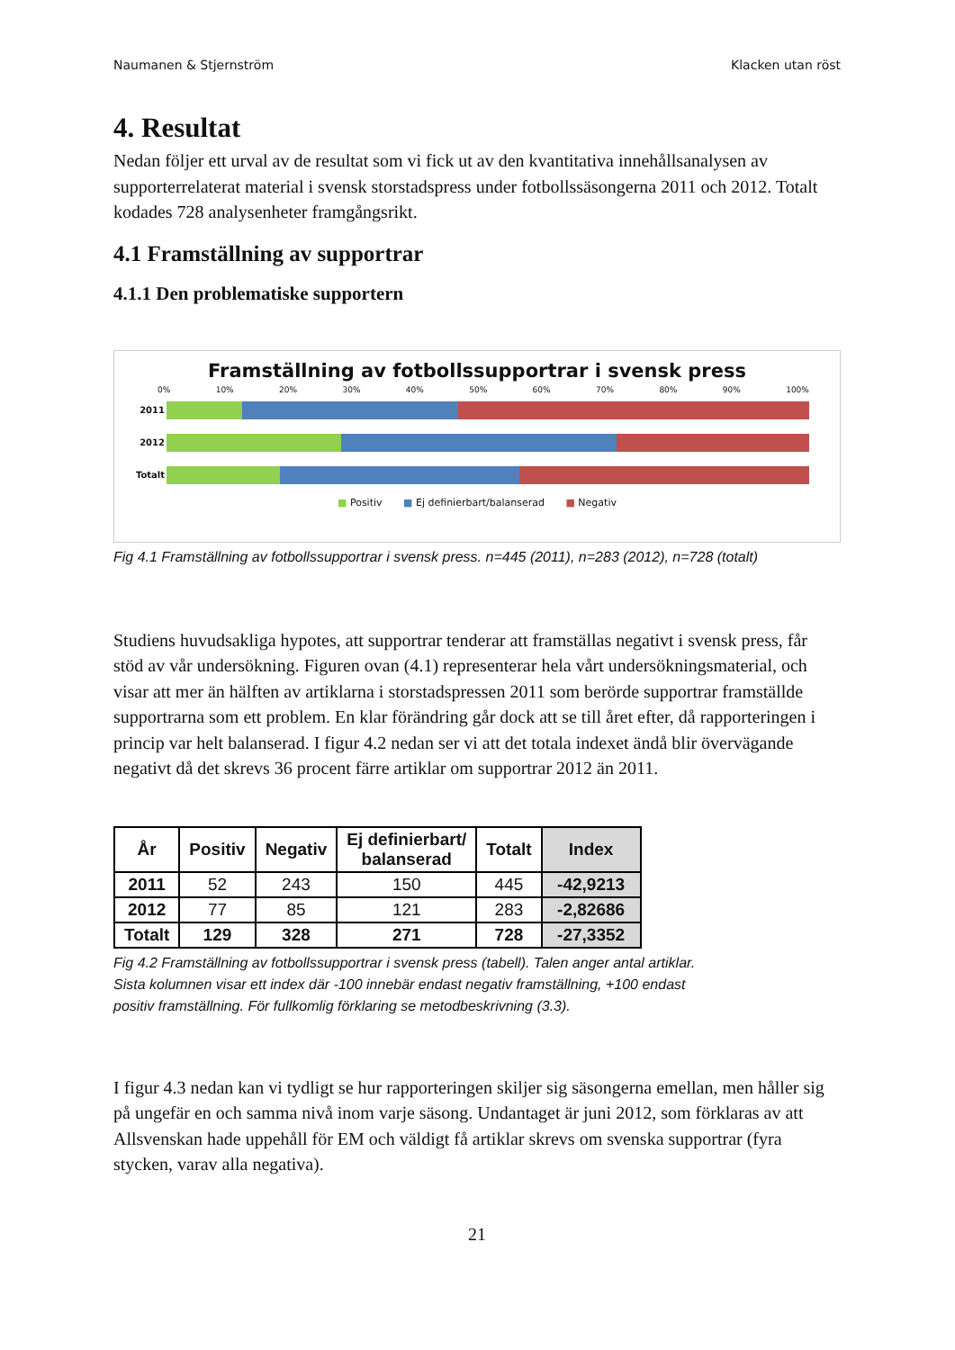Naumanen & Stjernström Klacken utan röst
4. Resultat
Nedan följer ett urval av de resultat som vi fick ut av den kvantitativa innehållsanalysen av supporterrelaterat material i svensk storstadspress under fotbollssäsongerna 2011 och 2012. Totalt kodades 728 analysenheter framgångsrikt.
4.1 Framställning av supportrar
4.1.1 Den problematiske supportern
Framställning av fotbollssupportrar i svensk press
0% 10% 20% 30% 40% 50% 60% 70% 80% 90% 100%
2011
2012
Totalt
■ Positiv ■ Ej definierbart/balanserad ■ Negativ
Fig 4.1 Framställning av fotbollssupportrar i svensk press. n=445 (2011), n=283 (2012), n=728 (totalt)
Studiens huvudsakliga hypotes, att supportrar tenderar att framställas negativt i svensk press, får stöd av vår undersökning. Figuren ovan (4.1) representerar hela vårt undersökningsmaterial, och visar att mer än hälften av artiklarna i storstadspressen 2011 som berörde supportrar framställde supportrarna som ett problem. En klar förändring går dock att se till året efter, då rapporteringen i princip var helt balanserad. I figur 4.2 nedan ser vi att det totala indexet ändå blir övervägande negativt då det skrevs 36 procent färre artiklar om supportrar 2012 än 2011.
| År | Positiv | Negativ | Ej definierbart/ balanserad | Totalt | Index |
| --- | --- | --- | --- | --- | --- |
| 2011 | 52 | 243 | 150 | 445 | -42,9213 |
| 2012 | 77 | 85 | 121 | 283 | -2,82686 |
| Totalt | 129 | 328 | 271 | 728 | -27,3352 |
Fig 4.2 Framställning av fotbollssupportrar i svensk press (tabell). Talen anger antal artiklar. Sista kolumnen visar ett index där -100 innebär endast negativ framställning, +100 endast positiv framställning. För fullkomlig förklaring se metodbeskrivning (3.3).
I figur 4.3 nedan kan vi tydligt se hur rapporteringen skiljer sig säsongerna emellan, men håller sig på ungefär en och samma nivå inom varje säsong. Undantaget är juni 2012, som förklaras av att Allsvenskan hade uppehåll för EM och väldigt få artiklar skrevs om svenska supportrar (fyra stycken, varav alla negativa).
21